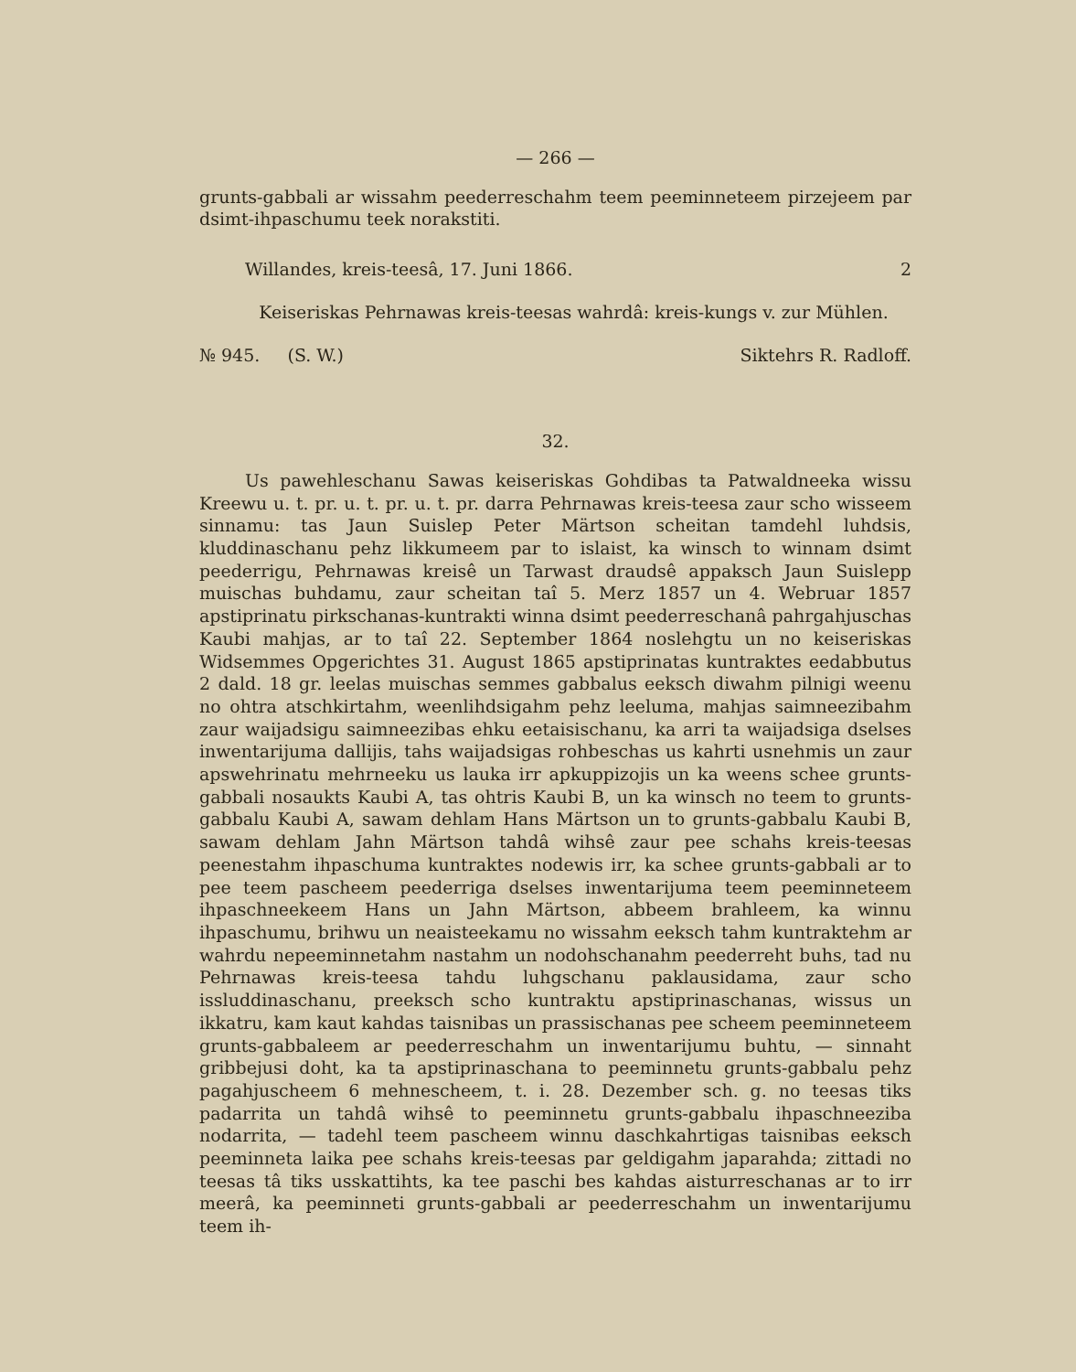— 266 —
grunts-gabbali ar wissahm peederreschahm teem peeminneteem pirzejeem par dsimt-ihpaschumu teek norakstiti.
Willandes, kreis-teesâ, 17. Juni 1866. 2
Keiseriskas Pehrnawas kreis-teesas wahrdâ: kreis-kungs v. zur Mühlen.
№ 945. (S. W.) Siktehrs R. Radloff.
32.
Us pawehleschanu Sawas keiseriskas Gohdibas ta Patwaldneeka wissu Kreewu u. t. pr. u. t. pr. u. t. pr. darra Pehrnawas kreis-teesa zaur scho wisseem sinnamu: tas Jaun Suislep Peter Märtson scheitan tamdehl luhdsis, kluddinaschanu pehz likkumeem par to islaist, ka winsch to winnam dsimt peederrigu, Pehrnawas kreisê un Tarwast draudsê appaksch Jaun Suislepp muischas buhdamu, zaur scheitan taî 5. Merz 1857 un 4. Webruar 1857 apstiprinatu pirkschanas-kuntrakti winna dsimt peederreschanâ pahrgahjuschas Kaubi mahjas, ar to taî 22. September 1864 noslehgtu un no keiseriskas Widsemmes Opgerichtes 31. August 1865 apstiprinatas kuntraktes eedabbutus 2 dald. 18 gr. leelas muischas semmes gabbalus eeksch diwahm pilnigi weenu no ohtra atschkirtahm, weenlihdsigahm pehz leeluma, mahjas saimneezibahm zaur waijadsigu saimneezibas ehku eetaisischanu, ka arri ta waijadsiga dselses inwentarijuma dallijis, tahs waijadsigas rohbeschas us kahrti usnehmis un zaur apswehrinatu mehrneeku us lauka irr apkuppizojis un ka weens schee grunts-gabbali nosaukts Kaubi A, tas ohtris Kaubi B, un ka winsch no teem to grunts-gabbalu Kaubi A, sawam dehlam Hans Märtson un to grunts-gabbalu Kaubi B, sawam dehlam Jahn Märtson tahdâ wihsê zaur pee schahs kreis-teesas peenestahm ihpaschuma kuntraktes nodewis irr, ka schee grunts-gabbali ar to pee teem pascheem peederriga dselses inwentarijuma teem peeminneteem ihpaschneekeem Hans un Jahn Märtson, abbeem brahleem, ka winnu ihpaschumu, brihwu un neaisteekamu no wissahm eeksch tahm kuntraktehm ar wahrdu nepeeminnetahm nastahm un nodohschanahm peederreht buhs, tad nu Pehrnawas kreis-teesa tahdu luhgschanu paklausidama, zaur scho issluddinaschanu, preeksch scho kuntraktu apstiprinaschanas, wissus un ikkatru, kam kaut kahdas taisnibas un prassischanas pee scheem peeminneteem grunts-gabbaleem ar peederreschahm un inwentarijumu buhtu, — sinnaht gribbejusi doht, ka ta apstiprinaschana to peeminnetu grunts-gabbalu pehz pagahjuscheem 6 mehnescheem, t. i. 28. Dezember sch. g. no teesas tiks padarrita un tahdâ wihsê to peeminnetu grunts-gabbalu ihpaschneeziba nodarrita, — tadehl teem pascheem winnu daschkahrtigas taisnibas eeksch peeminneta laika pee schahs kreis-teesas par geldigahm japarahda; zittadi no teesas tâ tiks usskattihts, ka tee paschi bes kahdas aisturreschanas ar to irr meerâ, ka peeminneti grunts-gabbali ar peederreschahm un inwentarijumu teem ih-